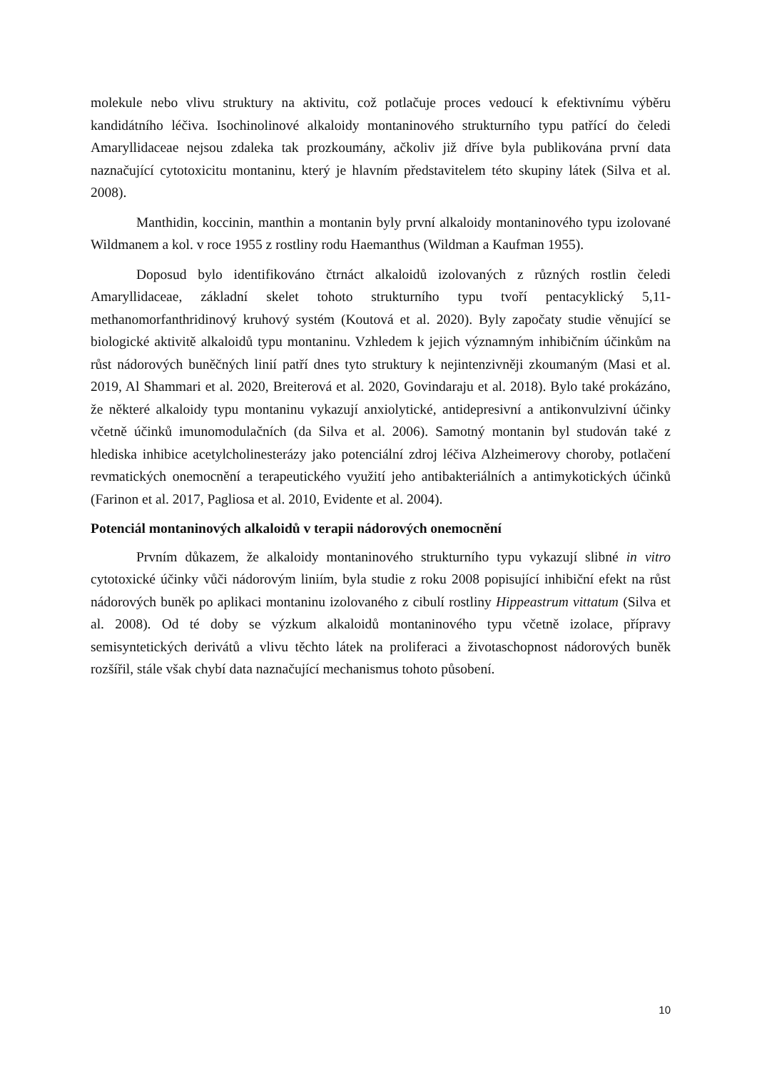molekule nebo vlivu struktury na aktivitu, což potlačuje proces vedoucí k efektivnímu výběru kandidátního léčiva. Isochinolinové alkaloidy montaninového strukturního typu patřící do čeledi Amaryllidaceae nejsou zdaleka tak prozkoumány, ačkoliv již dříve byla publikována první data naznačující cytotoxicitu montaninu, který je hlavním představitelem této skupiny látek (Silva et al. 2008).
Manthidin, koccinin, manthin a montanin byly první alkaloidy montaninového typu izolované Wildmanem a kol. v roce 1955 z rostliny rodu Haemanthus (Wildman a Kaufman 1955).
Doposud bylo identifikováno čtrnáct alkaloidů izolovaných z různých rostlin čeledi Amaryllidaceae, základní skelet tohoto strukturního typu tvoří pentacyklický 5,11-methanomorfanthridinový kruhový systém (Koutová et al. 2020). Byly započaty studie věnující se biologické aktivitě alkaloidů typu montaninu. Vzhledem k jejich významným inhibičním účinkům na růst nádorových buněčných linií patří dnes tyto struktury k nejintenzivněji zkoumaným (Masi et al. 2019, Al Shammari et al. 2020, Breiterová et al. 2020, Govindaraju et al. 2018). Bylo také prokázáno, že některé alkaloidy typu montaninu vykazují anxiolytické, antidepresivní a antikonvulzivní účinky včetně účinků imunomodulačních (da Silva et al. 2006). Samotný montanin byl studován také z hlediska inhibice acetylcholinesterázy jako potenciální zdroj léčiva Alzheimerovy choroby, potlačení revmatických onemocnění a terapeutického využití jeho antibakteriálních a antimykotických účinků (Farinon et al. 2017, Pagliosa et al. 2010, Evidente et al. 2004).
Potenciál montaninových alkaloidů v terapii nádorových onemocnění
Prvním důkazem, že alkaloidy montaninového strukturního typu vykazují slibné in vitro cytotoxické účinky vůči nádorovým liniím, byla studie z roku 2008 popisující inhibiční efekt na růst nádorových buněk po aplikaci montaninu izolovaného z cibulí rostliny Hippeastrum vittatum (Silva et al. 2008). Od té doby se výzkum alkaloidů montaninového typu včetně izolace, přípravy semisyntetických derivátů a vlivu těchto látek na proliferaci a životaschopnost nádorových buněk rozšířil, stále však chybí data naznačující mechanismus tohoto působení.
10